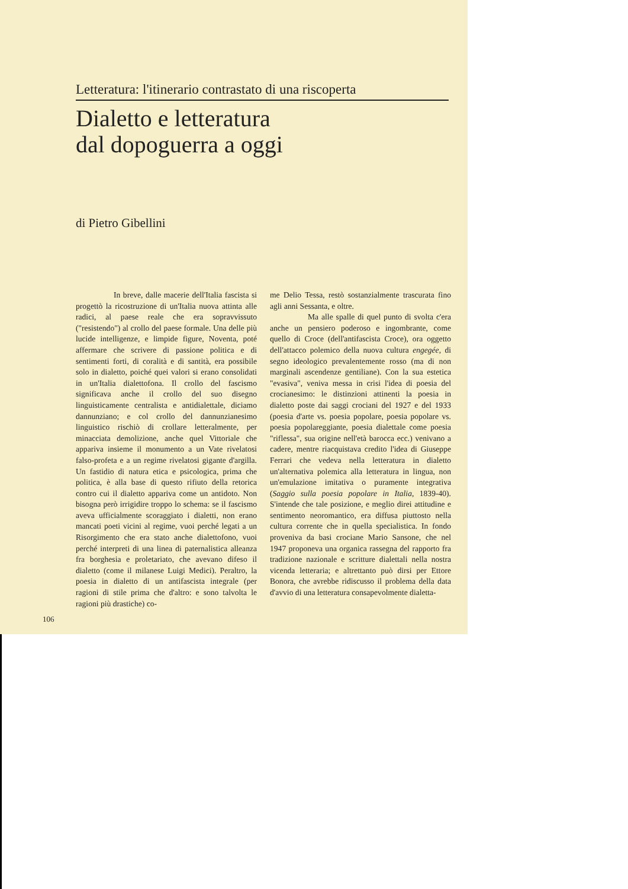Letteratura: l'itinerario contrastato di una riscoperta
Dialetto e letteratura
dal dopoguerra a oggi
di Pietro Gibellini
In breve, dalle macerie dell'Italia fascista si progettò la ricostruzione di un'Italia nuova attinta alle radici, al paese reale che era sopravvissuto ("resistendo") al crollo del paese formale. Una delle più lucide intelligenze, e limpide figure, Noventa, poté affermare che scrivere di passione politica e di sentimenti forti, di coralità e di santità, era possibile solo in dialetto, poiché quei valori si erano consolidati in un'Italia dialettofona. Il crollo del fascismo significava anche il crollo del suo disegno linguisticamente centralista e antidialettale, diciamo dannunziano; e col crollo del dannunzianesimo linguistico rischiò di crollare letteralmente, per minacciata demolizione, anche quel Vittoriale che appariva insieme il monumento a un Vate rivelatosi falso-profeta e a un regime rivelatosi gigante d'argilla. Un fastidio di natura etica e psicologica, prima che politica, è alla base di questo rifiuto della retorica contro cui il dialetto appariva come un antidoto. Non bisogna però irrigidire troppo lo schema: se il fascismo aveva ufficialmente scoraggiato i dialetti, non erano mancati poeti vicini al regime, vuoi perché legati a un Risorgimento che era stato anche dialettofono, vuoi perché interpreti di una linea di paternalistica alleanza fra borghesia e proletariato, che avevano difeso il dialetto (come il milanese Luigi Medici). Peraltro, la poesia in dialetto di un antifascista integrale (per ragioni di stile prima che d'altro: e sono talvolta le ragioni più drastiche) co-
me Delio Tessa, restò sostanzialmente trascurata fino agli anni Sessanta, e oltre.
Ma alle spalle di quel punto di svolta c'era anche un pensiero poderoso e ingombrante, come quello di Croce (dell'antifascista Croce), ora oggetto dell'attacco polemico della nuova cultura engegée, di segno ideologico prevalentemente rosso (ma di non marginali ascendenze gentiliane). Con la sua estetica "evasiva", veniva messa in crisi l'idea di poesia del crocianesimo: le distinzioni attinenti la poesia in dialetto poste dai saggi crociani del 1927 e del 1933 (poesia d'arte vs. poesia popolare, poesia popolare vs. poesia popolareggiante, poesia dialettale come poesia "riflessa", sua origine nell'età barocca ecc.) venivano a cadere, mentre riacquistava credito l'idea di Giuseppe Ferrari che vedeva nella letteratura in dialetto un'alternativa polemica alla letteratura in lingua, non un'emulazione imitativa o puramente integrativa (Saggio sulla poesia popolare in Italia, 1839-40). S'intende che tale posizione, e meglio direi attitudine e sentimento neoromantico, era diffusa piuttosto nella cultura corrente che in quella specialistica. In fondo proveniva da basi crociane Mario Sansone, che nel 1947 proponeva una organica rassegna del rapporto fra tradizione nazionale e scritture dialettali nella nostra vicenda letteraria; e altrettanto può dirsi per Ettore Bonora, che avrebbe ridiscusso il problema della data d'avvio di una letteratura consapevolmente dialetta-
106